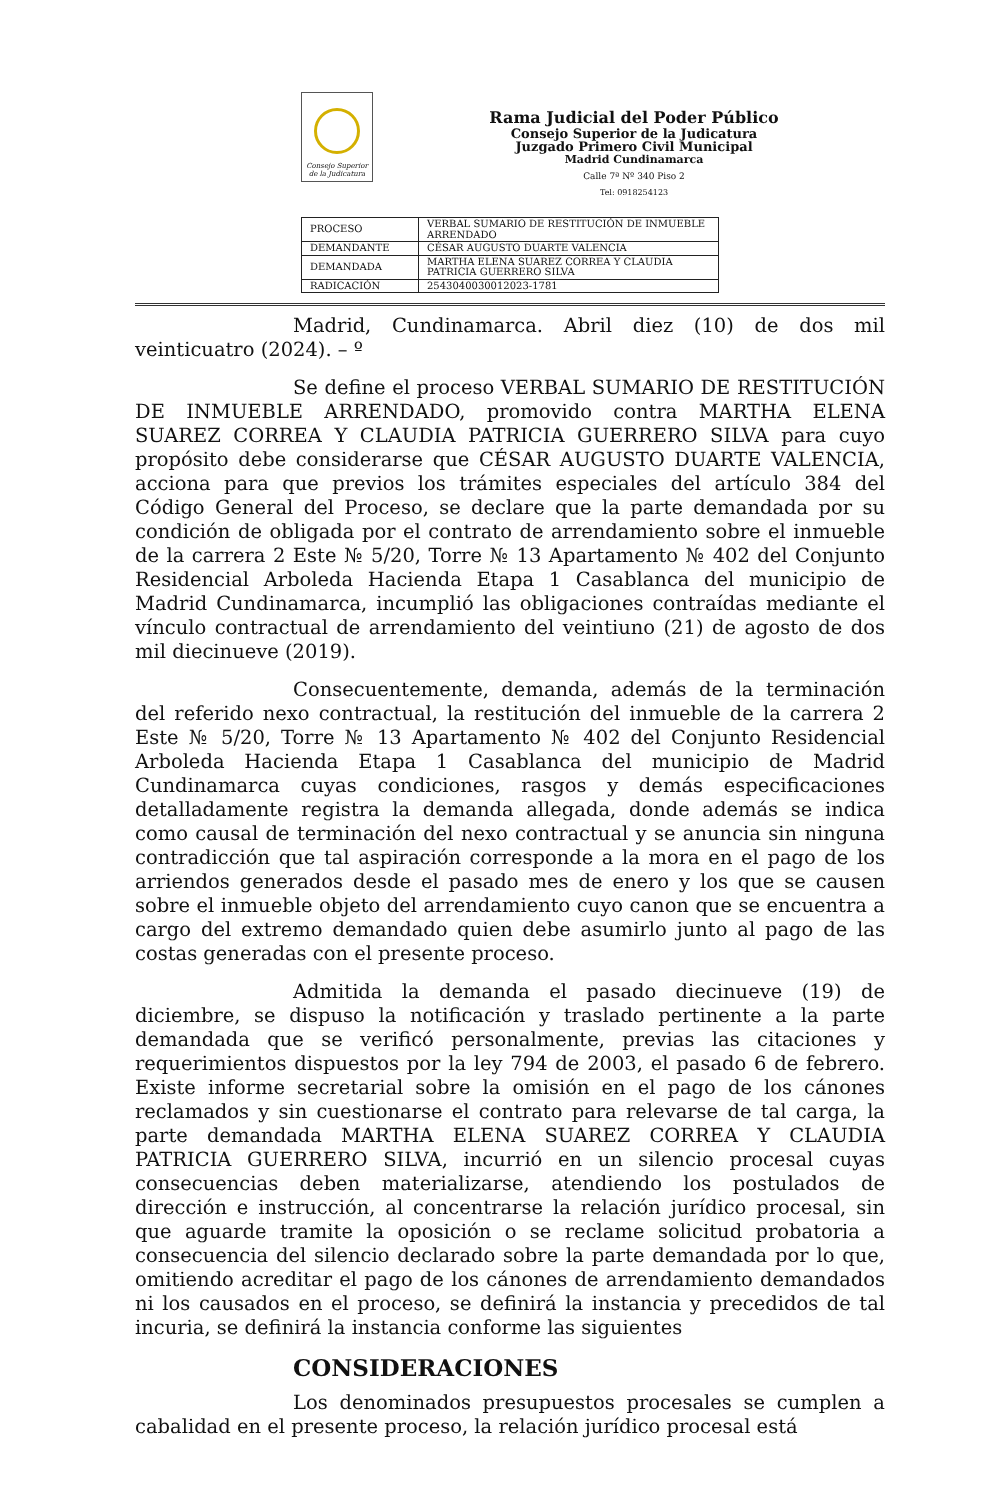Consejo Superior de la Judicatura
Rama Judicial del Poder Público
Consejo Superior de la Judicatura
Juzgado Primero Civil Municipal
Madrid Cundinamarca
Calle 7ª Nº 340 Piso 2
Tel: 0918254123
| PROCESO | VERBAL SUMARIO DE RESTITUCIÓN DE INMUEBLE ARRENDADO |
| DEMANDANTE | CÉSAR AUGUSTO DUARTE VALENCIA |
| DEMANDADA | MARTHA ELENA SUAREZ CORREA Y CLAUDIA PATRICIA GUERRERO SILVA |
| RADICACIÓN | 2543040030012023-1781 |
Madrid, Cundinamarca. Abril diez (10) de dos mil veinticuatro (2024). – º
Se define el proceso VERBAL SUMARIO DE RESTITUCIÓN DE INMUEBLE ARRENDADO, promovido contra MARTHA ELENA SUAREZ CORREA Y CLAUDIA PATRICIA GUERRERO SILVA para cuyo propósito debe considerarse que CÉSAR AUGUSTO DUARTE VALENCIA, acciona para que previos los trámites especiales del artículo 384 del Código General del Proceso, se declare que la parte demandada por su condición de obligada por el contrato de arrendamiento sobre el inmueble de la carrera 2 Este № 5/20, Torre № 13 Apartamento № 402 del Conjunto Residencial Arboleda Hacienda Etapa 1 Casablanca del municipio de Madrid Cundinamarca, incumplió las obligaciones contraídas mediante el vínculo contractual de arrendamiento del veintiuno (21) de agosto de dos mil diecinueve (2019).
Consecuentemente, demanda, además de la terminación del referido nexo contractual, la restitución del inmueble de la carrera 2 Este № 5/20, Torre № 13 Apartamento № 402 del Conjunto Residencial Arboleda Hacienda Etapa 1 Casablanca del municipio de Madrid Cundinamarca cuyas condiciones, rasgos y demás especificaciones detalladamente registra la demanda allegada, donde además se indica como causal de terminación del nexo contractual y se anuncia sin ninguna contradicción que tal aspiración corresponde a la mora en el pago de los arriendos generados desde el pasado mes de enero y los que se causen sobre el inmueble objeto del arrendamiento cuyo canon que se encuentra a cargo del extremo demandado quien debe asumirlo junto al pago de las costas generadas con el presente proceso.
Admitida la demanda el pasado diecinueve (19) de diciembre, se dispuso la notificación y traslado pertinente a la parte demandada que se verificó personalmente, previas las citaciones y requerimientos dispuestos por la ley 794 de 2003, el pasado 6 de febrero. Existe informe secretarial sobre la omisión en el pago de los cánones reclamados y sin cuestionarse el contrato para relevarse de tal carga, la parte demandada MARTHA ELENA SUAREZ CORREA Y CLAUDIA PATRICIA GUERRERO SILVA, incurrió en un silencio procesal cuyas consecuencias deben materializarse, atendiendo los postulados de dirección e instrucción, al concentrarse la relación jurídico procesal, sin que aguarde tramite la oposición o se reclame solicitud probatoria a consecuencia del silencio declarado sobre la parte demandada por lo que, omitiendo acreditar el pago de los cánones de arrendamiento demandados ni los causados en el proceso, se definirá la instancia y precedidos de tal incuria, se definirá la instancia conforme las siguientes
CONSIDERACIONES
Los denominados presupuestos procesales se cumplen a cabalidad en el presente proceso, la relación jurídico procesal está